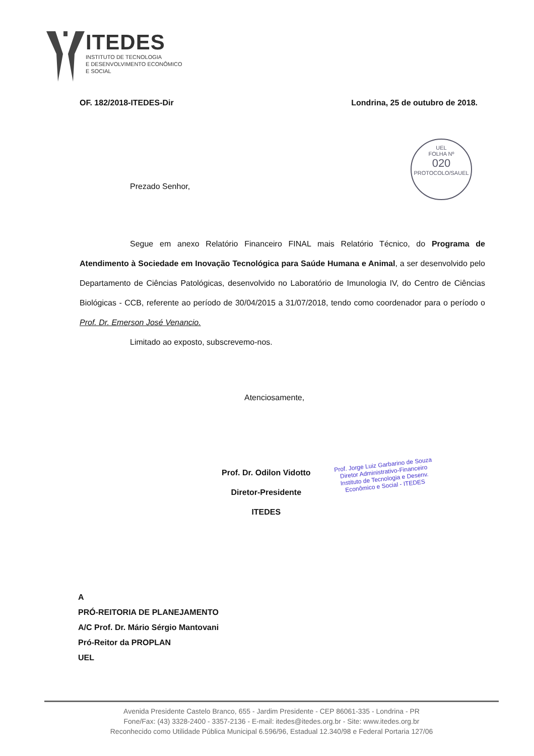ITEDES
INSTITUTO DE TECNOLOGIA
E DESENVOLVIMENTO ECONÔMICO
E SOCIAL
OF. 182/2018-ITEDES-Dir Londrina, 25 de outubro de 2018.
UEL
FOLHA Nº
020
PROTOCOLO/SAUEL
Prezado Senhor,
Segue em anexo Relatório Financeiro FINAL mais Relatório Técnico, do Programa de Atendimento à Sociedade em Inovação Tecnológica para Saúde Humana e Animal, a ser desenvolvido pelo Departamento de Ciências Patológicas, desenvolvido no Laboratório de Imunologia IV, do Centro de Ciências Biológicas - CCB, referente ao período de 30/04/2015 a 31/07/2018, tendo como coordenador para o período o Prof. Dr. Emerson José Venancio.
Limitado ao exposto, subscrevemo-nos.
Atenciosamente,
Prof. Dr. Odilon Vidotto
Diretor-Presidente
ITEDES
Prof. Jorge Luiz Garbarino de Souza
Diretor Administrativo-Financeiro
Instituto de Tecnologia e Desenv.
Econômico e Social - ITEDES
A
PRÓ-REITORIA DE PLANEJAMENTO
A/C Prof. Dr. Mário Sérgio Mantovani
Pró-Reitor da PROPLAN
UEL
Avenida Presidente Castelo Branco, 655 - Jardim Presidente - CEP 86061-335 - Londrina - PR
Fone/Fax: (43) 3328-2400 - 3357-2136 - E-mail: itedes@itedes.org.br - Site: www.itedes.org.br
Reconhecido como Utilidade Pública Municipal 6.596/96, Estadual 12.340/98 e Federal Portaria 127/06